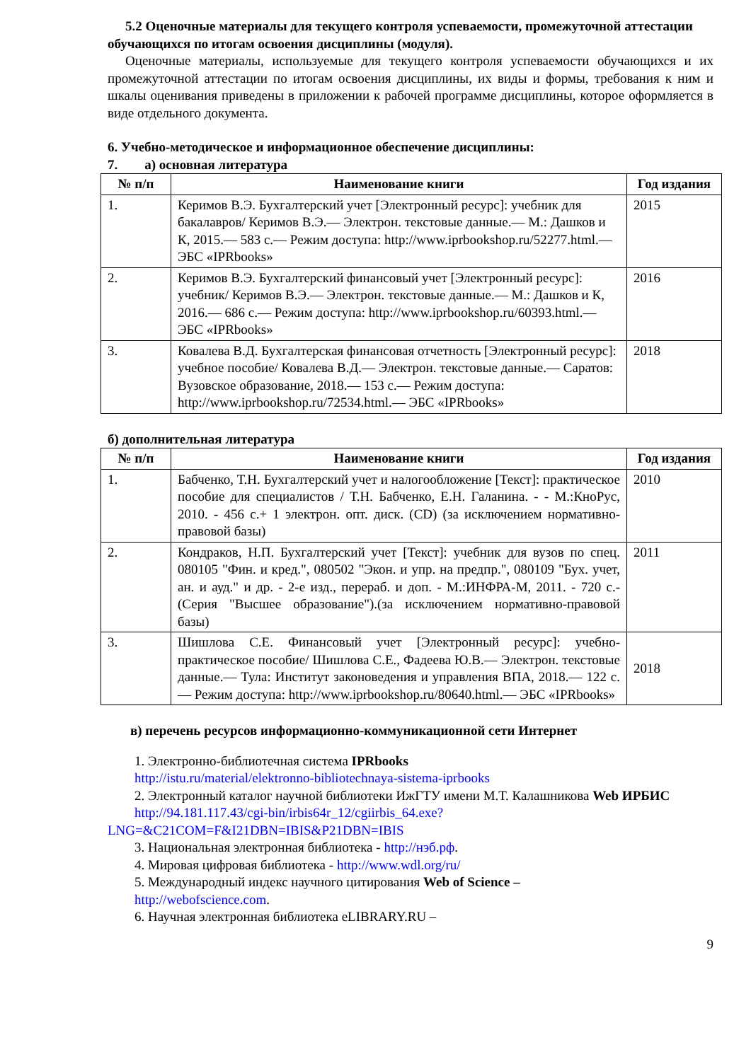5.2 Оценочные материалы для текущего контроля успеваемости, промежуточной аттестации обучающихся по итогам освоения дисциплины (модуля).
Оценочные материалы, используемые для текущего контроля успеваемости обучающихся и их промежуточной аттестации по итогам освоения дисциплины, их виды и формы, требования к ним и шкалы оценивания приведены в приложении к рабочей программе дисциплины, которое оформляется в виде отдельного документа.
6. Учебно-методическое и информационное обеспечение дисциплины:
7. а) основная литература
| № п/п | Наименование книги | Год издания |
| --- | --- | --- |
| 1. | Керимов В.Э. Бухгалтерский учет [Электронный ресурс]: учебник для бакалавров/ Керимов В.Э.— Электрон. текстовые данные.— М.: Дашков и К, 2015.— 583 c.— Режим доступа: http://www.iprbookshop.ru/52277.html.— ЭБС «IPRbooks» | 2015 |
| 2. | Керимов В.Э. Бухгалтерский финансовый учет [Электронный ресурс]: учебник/ Керимов В.Э.— Электрон. текстовые данные.— М.: Дашков и К, 2016.— 686 c.— Режим доступа: http://www.iprbookshop.ru/60393.html.— ЭБС «IPRbooks» | 2016 |
| 3. | Ковалева В.Д. Бухгалтерская финансовая отчетность [Электронный ресурс]: учебное пособие/ Ковалева В.Д.— Электрон. текстовые данные.— Саратов: Вузовское образование, 2018.— 153 c.— Режим доступа: http://www.iprbookshop.ru/72534.html.— ЭБС «IPRbooks» | 2018 |
б) дополнительная литература
| № п/п | Наименование книги | Год издания |
| --- | --- | --- |
| 1. | Бабченко, Т.Н. Бухгалтерский учет и налогообложение [Текст]: практическое пособие для специалистов / Т.Н. Бабченко, Е.Н. Галанина. - - М.:КноРус, 2010. - 456 с.+ 1 электрон. опт. диск. (CD) (за исключением нормативно-правовой базы) | 2010 |
| 2. | Кондраков, Н.П. Бухгалтерский учет [Текст]: учебник для вузов по спец. 080105 "Фин. и кред.", 080502 "Экон. и упр. на предпр.", 080109 "Бух. учет, ан. и ауд." и др. - 2-е изд., перераб. и доп. - М.:ИНФРА-М, 2011. - 720 с.- (Серия "Высшее образование").(за исключением нормативно-правовой базы) | 2011 |
| 3. | Шишлова С.Е. Финансовый учет [Электронный ресурс]: учебно-практическое пособие/ Шишлова С.Е., Фадеева Ю.В.— Электрон. текстовые данные.— Тула: Институт законоведения и управления ВПА, 2018.— 122 c.— Режим доступа: http://www.iprbookshop.ru/80640.html.— ЭБС «IPRbooks» | 2018 |
в) перечень ресурсов информационно-коммуникационной сети Интернет
1. Электронно-библиотечная система IPRbooks
http://istu.ru/material/elektronno-bibliotechnaya-sistema-iprbooks
2. Электронный каталог научной библиотеки ИжГТУ имени М.Т. Калашникова Web ИРБИС
http://94.181.117.43/cgi-bin/irbis64r_12/cgiirbis_64.exe?LNG=&C21COM=F&I21DBN=IBIS&P21DBN=IBIS
3. Национальная электронная библиотека - http://нэб.рф.
4. Мировая цифровая библиотека - http://www.wdl.org/ru/
5. Международный индекс научного цитирования Web of Science –
http://webofscience.com.
6. Научная электронная библиотека eLIBRARY.RU –
9